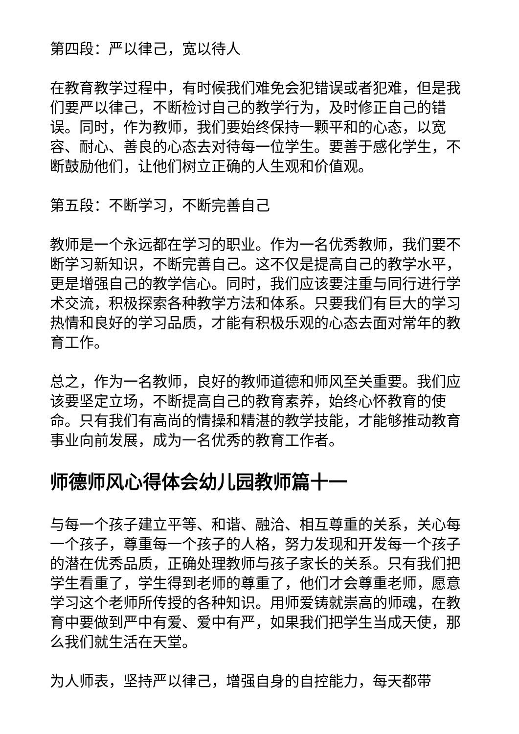第四段：严以律己，宽以待人
在教育教学过程中，有时候我们难免会犯错误或者犯难，但是我们要严以律己，不断检讨自己的教学行为，及时修正自己的错误。同时，作为教师，我们要始终保持一颗平和的心态，以宽容、耐心、善良的心态去对待每一位学生。要善于感化学生，不断鼓励他们，让他们树立正确的人生观和价值观。
第五段：不断学习，不断完善自己
教师是一个永远都在学习的职业。作为一名优秀教师，我们要不断学习新知识，不断完善自己。这不仅是提高自己的教学水平，更是增强自己的教学信心。同时，我们应该要注重与同行进行学术交流，积极探索各种教学方法和体系。只要我们有巨大的学习热情和良好的学习品质，才能有积极乐观的心态去面对常年的教育工作。
总之，作为一名教师，良好的教师道德和师风至关重要。我们应该要坚定立场，不断提高自己的教育素养，始终心怀教育的使命。只有我们有高尚的情操和精湛的教学技能，才能够推动教育事业向前发展，成为一名优秀的教育工作者。
师德师风心得体会幼儿园教师篇十一
与每一个孩子建立平等、和谐、融洽、相互尊重的关系，关心每一个孩子，尊重每一个孩子的人格，努力发现和开发每一个孩子的潜在优秀品质，正确处理教师与孩子家长的关系。只有我们把学生看重了，学生得到老师的尊重了，他们才会尊重老师，愿意学习这个老师所传授的各种知识。用师爱铸就崇高的师魂，在教育中要做到严中有爱、爱中有严，如果我们把学生当成天使，那么我们就生活在天堂。
为人师表，坚持严以律己，增强自身的自控能力，每天都带